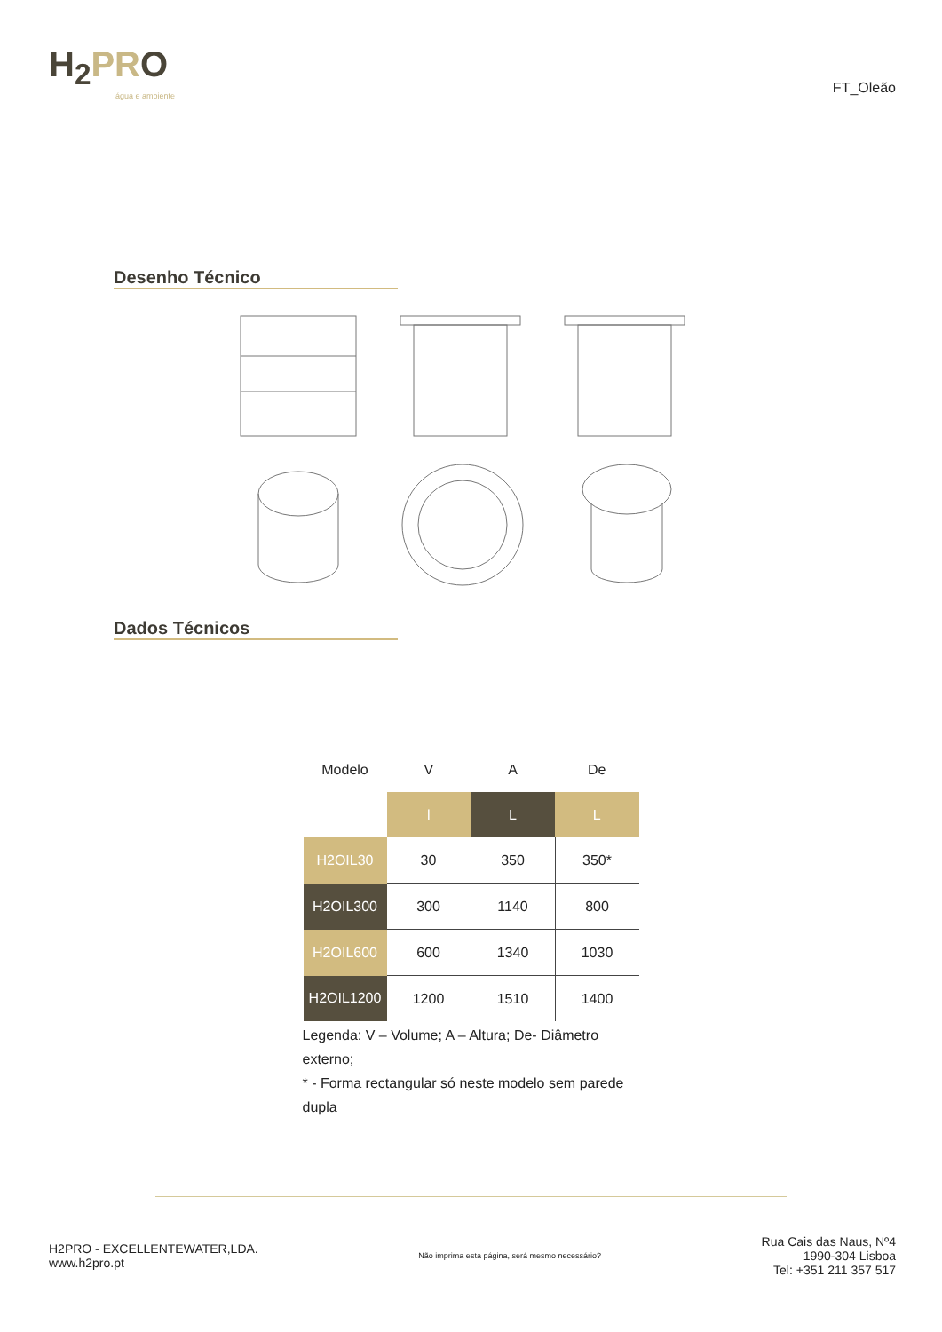H<sub>2</sub>PRO
água e ambiente
FT_Oleão
Desenho Técnico
Dados Técnicos
| Modelo | V | A | De |
| --- | --- | --- | --- |
| | l | L | L |
| H2OIL30 | 30 | 350 | 350* |
| H2OIL300 | 300 | 1140 | 800 |
| H2OIL600 | 600 | 1340 | 1030 |
| H2OIL1200 | 1200 | 1510 | 1400 |
Legenda: V – Volume; A – Altura; De- Diâmetro externo;
* - Forma rectangular só neste modelo sem parede dupla
H2PRO - EXCELLENTEWATER,LDA.
www.h2pro.pt
Não imprima esta página, será mesmo necessário?
Rua Cais das Naus, Nº4
1990-304 Lisboa
Tel: +351 211 357 517